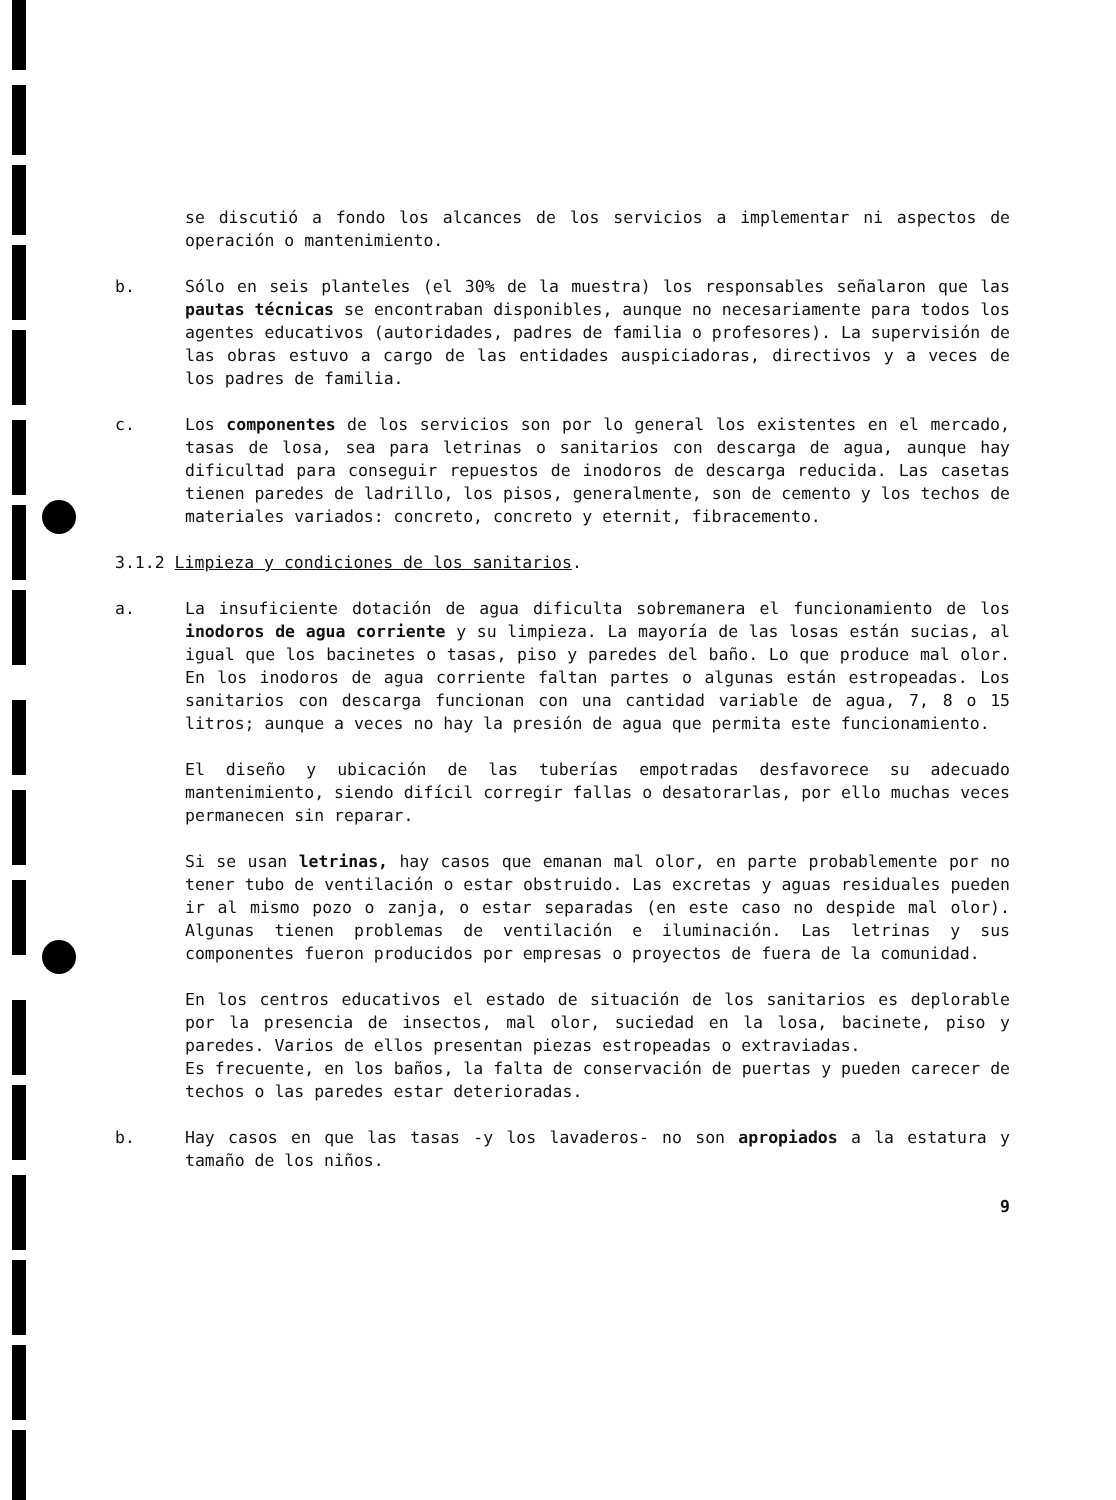se discutió a fondo los alcances de los servicios a implementar ni aspectos de operación o mantenimiento.
b. Sólo en seis planteles (el 30% de la muestra) los responsables señalaron que las pautas técnicas se encontraban disponibles, aunque no necesariamente para todos los agentes educativos (autoridades, padres de familia o profesores). La supervisión de las obras estuvo a cargo de las entidades auspiciadoras, directivos y a veces de los padres de familia.
c. Los componentes de los servicios son por lo general los existentes en el mercado, tasas de losa, sea para letrinas o sanitarios con descarga de agua, aunque hay dificultad para conseguir repuestos de inodoros de descarga reducida. Las casetas tienen paredes de ladrillo, los pisos, generalmente, son de cemento y los techos de materiales variados: concreto, concreto y eternit, fibracemento.
3.1.2 Limpieza y condiciones de los sanitarios.
a. La insuficiente dotación de agua dificulta sobremanera el funcionamiento de los inodoros de agua corriente y su limpieza. La mayoría de las losas están sucias, al igual que los bacinetes o tasas, piso y paredes del baño. Lo que produce mal olor. En los inodoros de agua corriente faltan partes o algunas están estropeadas. Los sanitarios con descarga funcionan con una cantidad variable de agua, 7, 8 o 15 litros; aunque a veces no hay la presión de agua que permita este funcionamiento.
El diseño y ubicación de las tuberías empotradas desfavorece su adecuado mantenimiento, siendo difícil corregir fallas o desatorarlas, por ello muchas veces permanecen sin reparar.
Si se usan letrinas, hay casos que emanan mal olor, en parte probablemente por no tener tubo de ventilación o estar obstruido. Las excretas y aguas residuales pueden ir al mismo pozo o zanja, o estar separadas (en este caso no despide mal olor). Algunas tienen problemas de ventilación e iluminación. Las letrinas y sus componentes fueron producidos por empresas o proyectos de fuera de la comunidad.
En los centros educativos el estado de situación de los sanitarios es deplorable por la presencia de insectos, mal olor, suciedad en la losa, bacinete, piso y paredes. Varios de ellos presentan piezas estropeadas o extraviadas.
Es frecuente, en los baños, la falta de conservación de puertas y pueden carecer de techos o las paredes estar deterioradas.
b. Hay casos en que las tasas -y los lavaderos- no son apropiados a la estatura y tamaño de los niños.
9